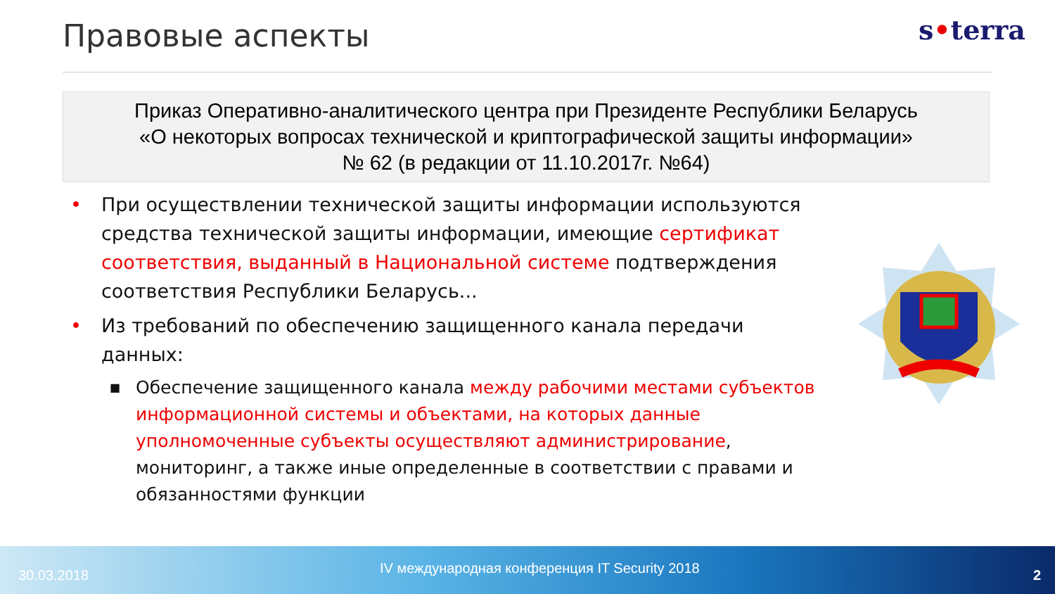Правовые аспекты s•terra
Приказ Оперативно-аналитического центра при Президенте Республики Беларусь
«О некоторых вопросах технической и криптографической защиты информации»
№ 62 (в редакции от 11.10.2017г. №64)
• При осуществлении технической защиты информации используются средства технической защиты информации, имеющие сертификат соответствия, выданный в Национальной системе подтверждения соответствия Республики Беларусь...
• Из требований по обеспечению защищенного канала передачи данных:
■
Обеспечение защищенного канала между рабочими местами субъектов информационной системы и объектами, на которых данные уполномоченные субъекты осуществляют администрирование, мониторинг, а также иные определенные в соответствии с правами и обязанностями функции
30.03.2018
IV международная конференция IT Security 2018
2